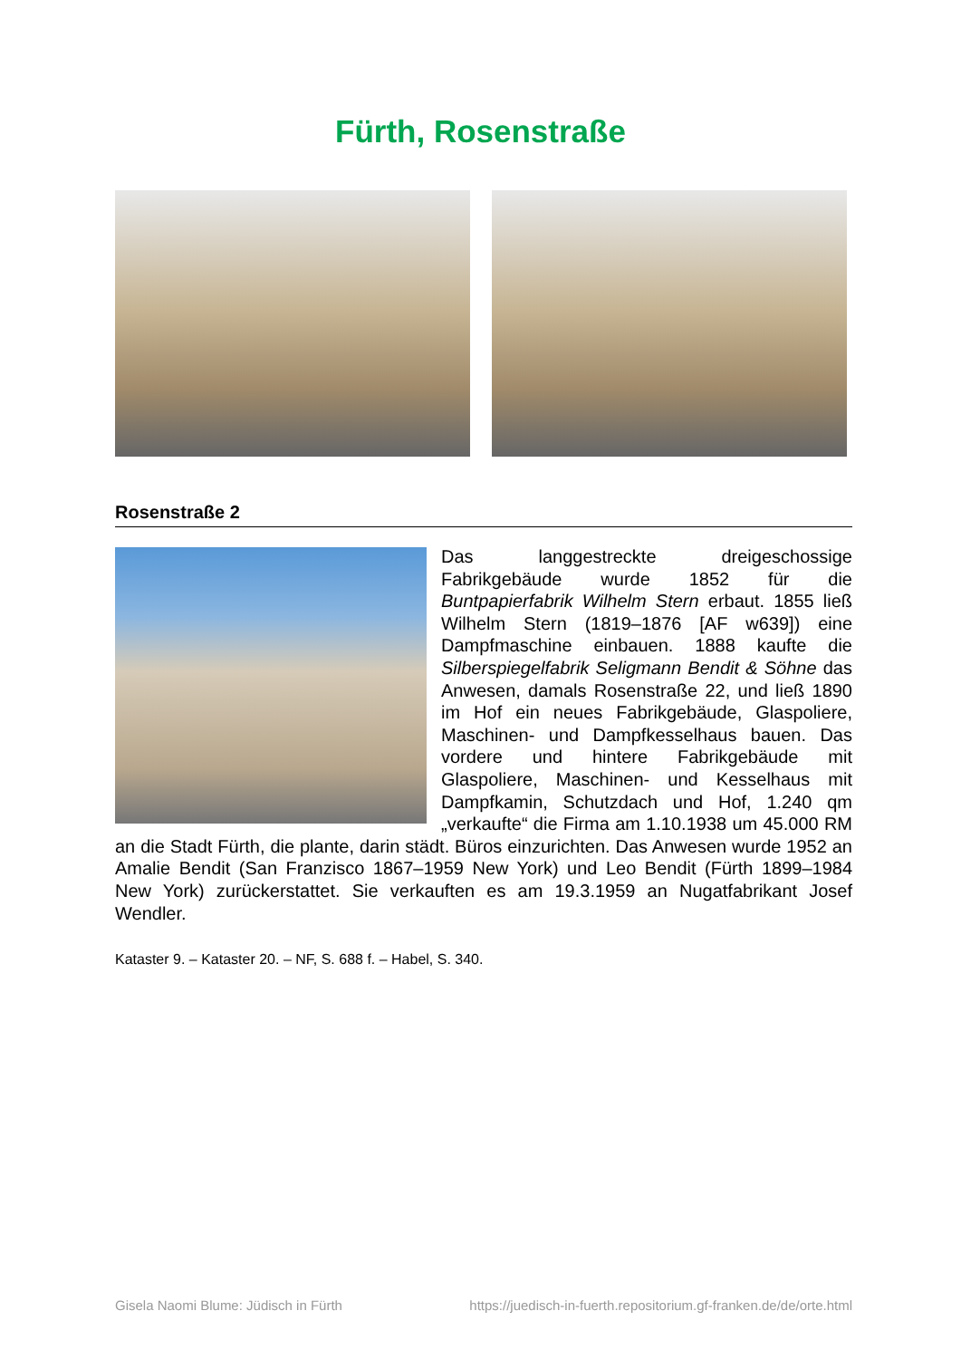Fürth, Rosenstraße
Rosenstraße 2
Das langgestreckte dreigeschossige Fabrikgebäude wurde 1852 für die Buntpapierfabrik Wilhelm Stern erbaut. 1855 ließ Wilhelm Stern (1819–1876 [AF w639]) eine Dampfmaschine einbauen. 1888 kaufte die Silberspiegelfabrik Seligmann Bendit & Söhne das Anwesen, damals Rosenstraße 22, und ließ 1890 im Hof ein neues Fabrikgebäude, Glaspoliere, Maschinen- und Dampfkesselhaus bauen. Das vordere und hintere Fabrikgebäude mit Glaspoliere, Maschinen- und Kesselhaus mit Dampfkamin, Schutzdach und Hof, 1.240 qm „verkaufte“ die Firma am 1.10.1938 um 45.000 RM an die Stadt Fürth, die plante, darin städt. Büros einzurichten. Das Anwesen wurde 1952 an Amalie Bendit (San Franzisco 1867–1959 New York) und Leo Bendit (Fürth 1899–1984 New York) zurückerstattet. Sie verkauften es am 19.3.1959 an Nugatfabrikant Josef Wendler.
Kataster 9. – Kataster 20. – NF, S. 688 f. – Habel, S. 340.
Gisela Naomi Blume: Jüdisch in Fürth https://juedisch-in-fuerth.repositorium.gf-franken.de/de/orte.html